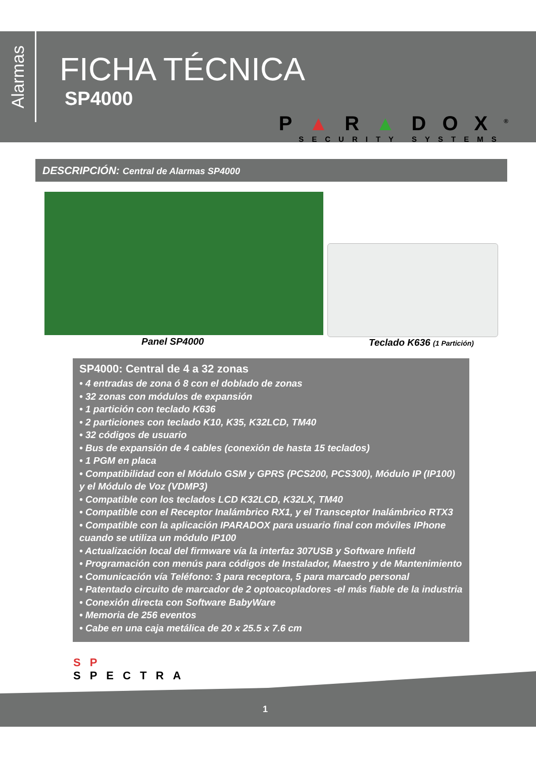Alarmas
FICHA TÉCNICA
SP4000
P▲R▲DOX<sup>®</sup>
SECURITY SYSTEMS
DESCRIPCIÓN: Central de Alarmas SP4000
Panel SP4000 Teclado K636 (1 Partición)
SP4000: Central de 4 a 32 zonas
• 4 entradas de zona ó 8 con el doblado de zonas
• 32 zonas con módulos de expansión
• 1 partición con teclado K636
• 2 particiones con teclado K10, K35, K32LCD, TM40
• 32 códigos de usuario
• Bus de expansión de 4 cables (conexión de hasta 15 teclados)
• 1 PGM en placa
• Compatibilidad con el Módulo GSM y GPRS (PCS200, PCS300), Módulo IP (IP100) y el Módulo de Voz (VDMP3)
• Compatible con los teclados LCD K32LCD, K32LX, TM40
• Compatible con el Receptor Inalámbrico RX1, y el Transceptor Inalámbrico RTX3
• Compatible con la aplicación IPARADOX para usuario final con móviles IPhone cuando se utiliza un módulo IP100
• Actualización local del firmware vía la interfaz 307USB y Software Infield
• Programación con menús para códigos de Instalador, Maestro y de Mantenimiento
• Comunicación vía Teléfono: 3 para receptora, 5 para marcado personal
• Patentado circuito de marcador de 2 optoacopladores -el más fiable de la industria
• Conexión directa con Software BabyWare
• Memoria de 256 eventos
• Cabe en una caja metálica de 20 x 25.5 x 7.6 cm
SP
SPECTRA
1